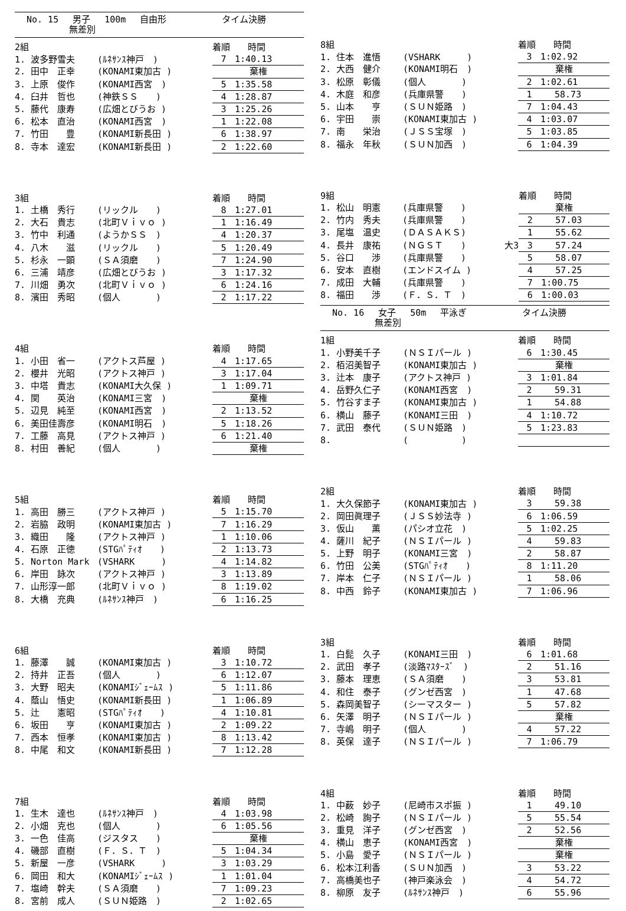No. 15 男子 100m 自由形 タイム決勝
無差別
| 2組 | | | 着順 時間 |
| --- | --- | --- | --- |
| 1. 波多野雪夫 | (ﾙﾈｻﾝｽ神戸 ) | | 7 1:40.13 |
| 2. 田中 正幸 | (KONAMI東加古 ) | | 棄権 |
| 3. 上原 俊作 | (KONAMI西宮 ) | | 5 1:35.58 |
| 4. 臼井 哲也 | (神鉄ＳＳ ) | | 4 1:28.87 |
| 5. 藤代 康寿 | (広畑とびうお ) | | 3 1:25.26 |
| 6. 松本 直治 | (KONAMI西宮 ) | | 1 1:22.08 |
| 7. 竹田 豊 | (KONAMI新長田 ) | | 6 1:38.97 |
| 8. 寺本 達宏 | (KONAMI新長田 ) | | 2 1:22.60 |
| 3組 | | | 着順 時間 |
| --- | --- | --- | --- |
| 1. 土橋 秀行 | (リックル ) | | 8 1:27.01 |
| 2. 大石 貴志 | (北町Ｖｉｖｏ ) | | 1 1:16.49 |
| 3. 竹中 利通 | (ようかＳＳ ) | | 4 1:20.37 |
| 4. 八木 滋 | (リックル ) | | 5 1:20.49 |
| 5. 杉永 一顕 | (ＳＡ須磨 ) | | 7 1:24.90 |
| 6. 三浦 靖彦 | (広畑とびうお ) | | 3 1:17.32 |
| 7. 川畑 勇次 | (北町Ｖｉｖｏ ) | | 6 1:24.16 |
| 8. 濱田 秀昭 | (個人 ) | | 2 1:17.22 |
| 4組 | | | 着順 時間 |
| --- | --- | --- | --- |
| 1. 小田 省一 | (アクトス芦屋 ) | | 4 1:17.65 |
| 2. 櫻井 光昭 | (アクトス神戸 ) | | 3 1:17.04 |
| 3. 中塔 貴志 | (KONAMI大久保 ) | | 1 1:09.71 |
| 4. 関 英治 | (KONAMI三宮 ) | | 棄権 |
| 5. 辺見 純至 | (KONAMI西宮 ) | | 2 1:13.52 |
| 6. 美田佳壽彦 | (KONAMI明石 ) | | 5 1:18.26 |
| 7. 工藤 高見 | (アクトス神戸 ) | | 6 1:21.40 |
| 8. 村田 善紀 | (個人 ) | | 棄権 |
| 5組 | | | 着順 時間 |
| --- | --- | --- | --- |
| 1. 高田 勝三 | (アクトス神戸 ) | | 5 1:15.70 |
| 2. 岩脇 政明 | (KONAMI東加古 ) | | 7 1:16.29 |
| 3. 織田 隆 | (アクトス神戸 ) | | 1 1:10.06 |
| 4. 石原 正徳 | (STGﾊﾟﾃｨｵ ) | | 2 1:13.73 |
| 5. Norton Mark | (VSHARK ) | | 4 1:14.82 |
| 6. 岸田 詠次 | (アクトス神戸 ) | | 3 1:13.89 |
| 7. 山形淳一郎 | (北町Ｖｉｖｏ ) | | 8 1:19.02 |
| 8. 大橋 充典 | (ﾙﾈｻﾝｽ神戸 ) | | 6 1:16.25 |
| 6組 | | | 着順 時間 |
| --- | --- | --- | --- |
| 1. 藤澤 誠 | (KONAMI東加古 ) | | 3 1:10.72 |
| 2. 持井 正吾 | (個人 ) | | 6 1:12.07 |
| 3. 大野 昭夫 | (KONAMIｼﾞｪｰﾑｽ ) | | 5 1:11.86 |
| 4. 蔭山 悟史 | (KONAMI新長田 ) | | 1 1:06.89 |
| 5. 辻 憲昭 | (STGﾊﾟﾃｨｵ ) | | 4 1:10.81 |
| 6. 坂田 亨 | (KONAMI東加古 ) | | 2 1:09.22 |
| 7. 西本 恒孝 | (KONAMI東加古 ) | | 8 1:13.42 |
| 8. 中尾 和文 | (KONAMI新長田 ) | | 7 1:12.28 |
| 7組 | | | 着順 時間 |
| --- | --- | --- | --- |
| 1. 生木 達也 | (ﾙﾈｻﾝｽ神戸 ) | | 4 1:03.98 |
| 2. 小畑 克也 | (個人 ) | | 6 1:05.56 |
| 3. 一色 佳高 | (ジスタス ) | | 棄権 |
| 4. 磯部 直樹 | (Ｆ．Ｓ．Ｔ ) | | 5 1:04.34 |
| 5. 新屋 一彦 | (VSHARK ) | | 3 1:03.29 |
| 6. 岡田 和大 | (KONAMIｼﾞｪｰﾑｽ ) | | 1 1:01.04 |
| 7. 塩崎 幹夫 | (ＳＡ須磨 ) | | 7 1:09.23 |
| 8. 宮前 成人 | (ＳＵＮ姫路 ) | | 2 1:02.65 |
| 8組 | | | 着順 時間 |
| --- | --- | --- | --- |
| 1. 住本 進悟 | (VSHARK ) | | 3 1:02.92 |
| 2. 大西 健介 | (KONAMI明石 ) | | 棄権 |
| 3. 松原 彰儀 | (個人 ) | | 2 1:02.61 |
| 4. 木庭 和彦 | (兵庫県警 ) | | 1 58.73 |
| 5. 山本 亨 | (ＳＵＮ姫路 ) | | 7 1:04.43 |
| 6. 宇田 崇 | (KONAMI東加古 ) | | 4 1:03.07 |
| 7. 南 栄治 | (ＪＳＳ宝塚 ) | | 5 1:03.85 |
| 8. 福永 年秋 | (ＳＵＮ加西 ) | | 6 1:04.39 |
| 9組 | | | 着順 時間 |
| --- | --- | --- | --- |
| 1. 松山 明憲 | (兵庫県警 ) | | 棄権 |
| 2. 竹内 秀夫 | (兵庫県警 ) | | 2 57.03 |
| 3. 尾塩 温史 | (ＤＡＳＡＫＳ) | | 1 55.62 |
| 4. 長井 康祐 | (ＮＧＳＴ ) | 大3 | 3 57.24 |
| 5. 谷口 渉 | (兵庫県警 ) | | 5 58.07 |
| 6. 安本 直樹 | (エンドスイム ) | | 4 57.25 |
| 7. 成田 大輔 | (兵庫県警 ) | | 7 1:00.75 |
| 8. 福田 渉 | (Ｆ．Ｓ．Ｔ ) | | 6 1:00.03 |
No. 16 女子 50m 平泳ぎ タイム決勝
無差別
| 1組 | | | 着順 時間 |
| --- | --- | --- | --- |
| 1. 小野美千子 | (ＮＳＩパール ) | | 6 1:30.45 |
| 2. 栢沼美智子 | (KONAMI東加古 ) | | 棄権 |
| 3. 辻本 康子 | (アクトス神戸 ) | | 3 1:01.84 |
| 4. 岳野久仁子 | (KONAMI西宮 ) | | 2 59.31 |
| 5. 竹谷すま子 | (KONAMI東加古 ) | | 1 54.88 |
| 6. 横山 藤子 | (KONAMI三田 ) | | 4 1:10.72 |
| 7. 武田 泰代 | (ＳＵＮ姫路 ) | | 5 1:23.83 |
| 8. | ( ) | | |
| 2組 | | | 着順 時間 |
| --- | --- | --- | --- |
| 1. 大久保節子 | (KONAMI東加古 ) | | 3 59.38 |
| 2. 岡田眞理子 | (ＪＳＳ妙法寺 ) | | 6 1:06.59 |
| 3. 仮山 薫 | (パシオ立花 ) | | 5 1:02.25 |
| 4. 薩川 紀子 | (ＮＳＩパール ) | | 4 59.83 |
| 5. 上野 明子 | (KONAMI三宮 ) | | 2 58.87 |
| 6. 竹田 公美 | (STGﾊﾟﾃｨｵ ) | | 8 1:11.20 |
| 7. 岸本 仁子 | (ＮＳＩパール ) | | 1 58.06 |
| 8. 中西 鈴子 | (KONAMI東加古 ) | | 7 1:06.96 |
| 3組 | | | 着順 時間 |
| --- | --- | --- | --- |
| 1. 白髭 久子 | (KONAMI三田 ) | | 6 1:01.68 |
| 2. 武田 孝子 | (淡路ﾏｽﾀｰｽﾞ ) | | 2 51.16 |
| 3. 藤本 理恵 | (ＳＡ須磨 ) | | 3 53.81 |
| 4. 和住 泰子 | (グンゼ西宮 ) | | 1 47.68 |
| 5. 森岡美智子 | (シーマスター ) | | 5 57.82 |
| 6. 矢澤 明子 | (ＮＳＩパール ) | | 棄権 |
| 7. 寺嶋 明子 | (個人 ) | | 4 57.22 |
| 8. 英保 達子 | (ＮＳＩパール ) | | 7 1:06.79 |
| 4組 | | | 着順 時間 |
| --- | --- | --- | --- |
| 1. 中薮 妙子 | (尼崎市スポ振 ) | | 1 49.10 |
| 2. 松崎 詢子 | (ＮＳＩパール ) | | 5 55.54 |
| 3. 重見 洋子 | (グンゼ西宮 ) | | 2 52.56 |
| 4. 横山 恵子 | (KONAMI西宮 ) | | 棄権 |
| 5. 小島 愛子 | (ＮＳＩパール ) | | 棄権 |
| 6. 松本江利香 | (ＳＵＮ加西 ) | | 3 53.22 |
| 7. 高橋美也子 | (神戸楽泳会 ) | | 4 54.72 |
| 8. 柳原 友子 | (ﾙﾈｻﾝｽ神戸 ) | | 6 55.96 |